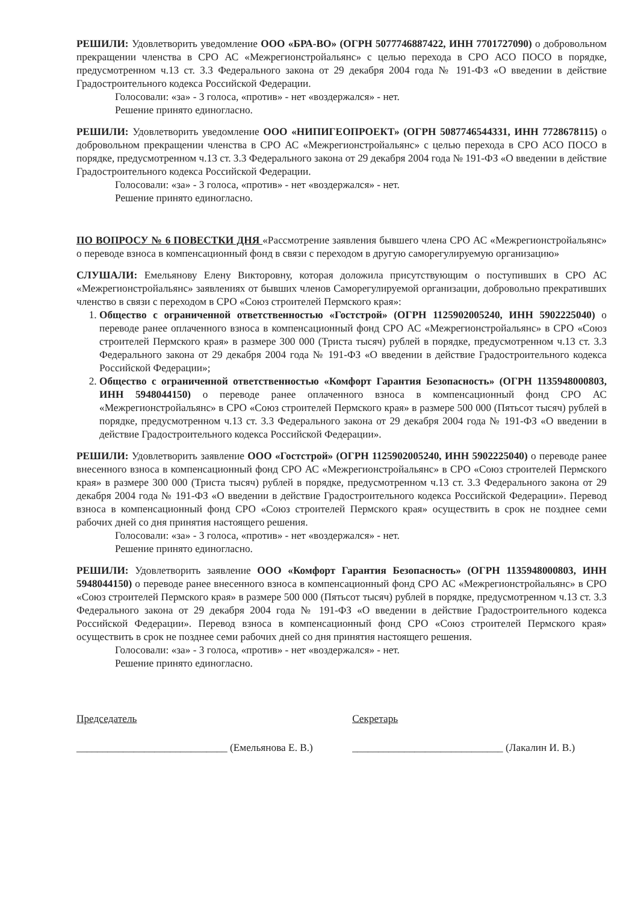РЕШИЛИ: Удовлетворить уведомление ООО «БРА-ВО» (ОГРН 5077746887422, ИНН 7701727090) о добровольном прекращении членства в СРО АС «Межрегионстройальянс» с целью перехода в СРО АСО ПОСО в порядке, предусмотренном ч.13 ст. 3.3 Федерального закона от 29 декабря 2004 года № 191-ФЗ «О введении в действие Градостроительного кодекса Российской Федерации.
Голосовали: «за» - 3 голоса, «против» - нет «воздержался» - нет.
Решение принято единогласно.
РЕШИЛИ: Удовлетворить уведомление ООО «НИПИГЕОПРОЕКТ» (ОГРН 5087746544331, ИНН 7728678115) о добровольном прекращении членства в СРО АС «Межрегионстройальянс» с целью перехода в СРО АСО ПОСО в порядке, предусмотренном ч.13 ст. 3.3 Федерального закона от 29 декабря 2004 года № 191-ФЗ «О введении в действие Градостроительного кодекса Российской Федерации.
Голосовали: «за» - 3 голоса, «против» - нет «воздержался» - нет.
Решение принято единогласно.
ПО ВОПРОСУ № 6 ПОВЕСТКИ ДНЯ «Рассмотрение заявления бывшего члена СРО АС «Межрегионстройальянс» о переводе взноса в компенсационный фонд в связи с переходом в другую саморегулируемую организацию»
СЛУШАЛИ: Емельянову Елену Викторовну, которая доложила присутствующим о поступивших в СРО АС «Межрегионстройальянс» заявлениях от бывших членов Саморегулируемой организации, добровольно прекративших членство в связи с переходом в СРО «Союз строителей Пермского края»:
1. Общество с ограниченной ответственностью «Гостстрой» (ОГРН 1125902005240, ИНН 5902225040) о переводе ранее оплаченного взноса в компенсационный фонд СРО АС «Межрегионстройальянс» в СРО «Союз строителей Пермского края» в размере 300 000 (Триста тысяч) рублей в порядке, предусмотренном ч.13 ст. 3.3 Федерального закона от 29 декабря 2004 года № 191-ФЗ «О введении в действие Градостроительного кодекса Российской Федерации»;
2. Общество с ограниченной ответственностью «Комфорт Гарантия Безопасность» (ОГРН 1135948000803, ИНН 5948044150) о переводе ранее оплаченного взноса в компенсационный фонд СРО АС «Межрегионстройальянс» в СРО «Союз строителей Пермского края» в размере 500 000 (Пятьсот тысяч) рублей в порядке, предусмотренном ч.13 ст. 3.3 Федерального закона от 29 декабря 2004 года № 191-ФЗ «О введении в действие Градостроительного кодекса Российской Федерации».
РЕШИЛИ: Удовлетворить заявление ООО «Гостстрой» (ОГРН 1125902005240, ИНН 5902225040) о переводе ранее внесенного взноса в компенсационный фонд СРО АС «Межрегионстройальянс» в СРО «Союз строителей Пермского края» в размере 300 000 (Триста тысяч) рублей в порядке, предусмотренном ч.13 ст. 3.3 Федерального закона от 29 декабря 2004 года № 191-ФЗ «О введении в действие Градостроительного кодекса Российской Федерации». Перевод взноса в компенсационный фонд СРО «Союз строителей Пермского края» осуществить в срок не позднее семи рабочих дней со дня принятия настоящего решения.
Голосовали: «за» - 3 голоса, «против» - нет «воздержался» - нет.
Решение принято единогласно.
РЕШИЛИ: Удовлетворить заявление ООО «Комфорт Гарантия Безопасность» (ОГРН 1135948000803, ИНН 5948044150) о переводе ранее внесенного взноса в компенсационный фонд СРО АС «Межрегионстройальянс» в СРО «Союз строителей Пермского края» в размере 500 000 (Пятьсот тысяч) рублей в порядке, предусмотренном ч.13 ст. 3.3 Федерального закона от 29 декабря 2004 года № 191-ФЗ «О введении в действие Градостроительного кодекса Российской Федерации». Перевод взноса в компенсационный фонд СРО «Союз строителей Пермского края» осуществить в срок не позднее семи рабочих дней со дня принятия настоящего решения.
Голосовали: «за» - 3 голоса, «против» - нет «воздержался» - нет.
Решение принято единогласно.
Председатель
_____________________________ (Емельянова Е. В.)
Секретарь
_____________________________ (Лакалин И. В.)